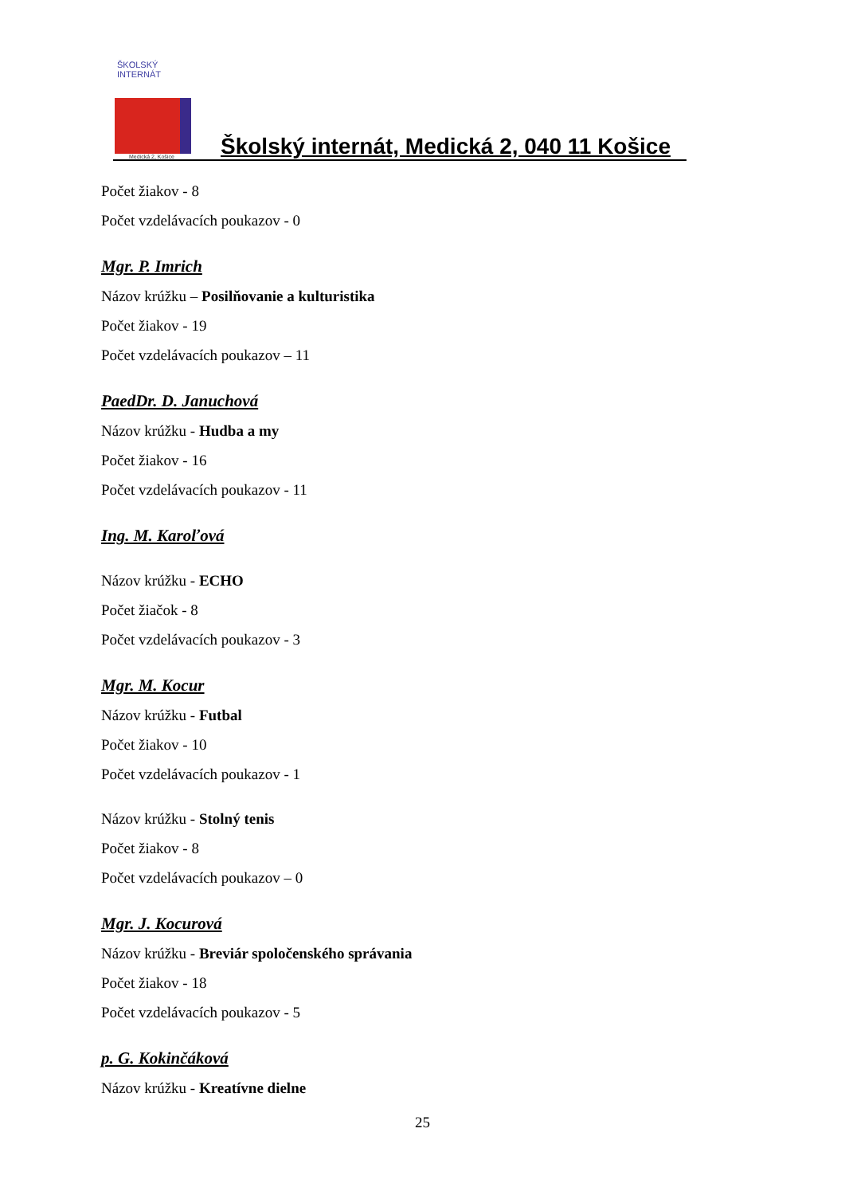ŠKOLSKÝ INTERNÁT
Medická 2, Košice
Školský internát, Medická 2, 040 11 Košice
Počet žiakov - 8
Počet vzdelávacích poukazov - 0
Mgr. P. Imrich
Názov krúžku – Posilňovanie a kulturistika
Počet žiakov - 19
Počet vzdelávacích poukazov – 11
PaedDr. D. Januchová
Názov krúžku - Hudba a my
Počet žiakov - 16
Počet vzdelávacích poukazov - 11
Ing. M. Karoľová
Názov krúžku - ECHO
Počet žiačok - 8
Počet vzdelávacích poukazov - 3
Mgr. M. Kocur
Názov krúžku - Futbal
Počet žiakov - 10
Počet vzdelávacích poukazov - 1
Názov krúžku - Stolný tenis
Počet žiakov - 8
Počet vzdelávacích poukazov – 0
Mgr. J. Kocurová
Názov krúžku - Breviár spoločenského správania
Počet žiakov - 18
Počet vzdelávacích poukazov - 5
p. G. Kokinčáková
Názov krúžku - Kreatívne dielne
25